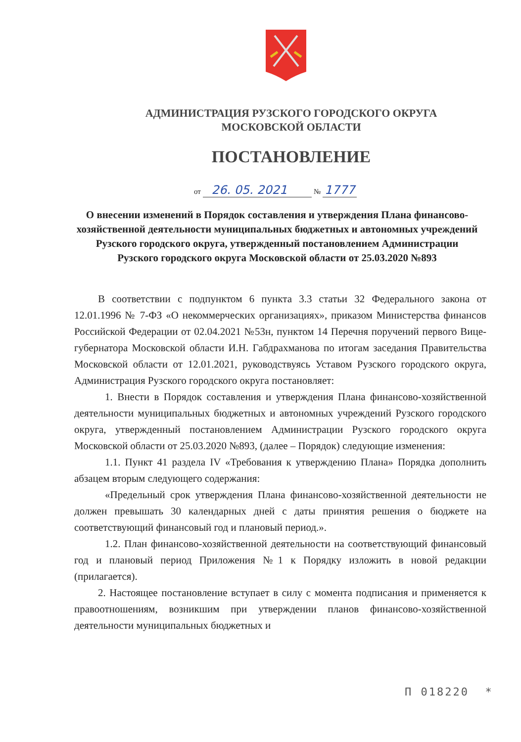АДМИНИСТРАЦИЯ РУЗСКОГО ГОРОДСКОГО ОКРУГА
МОСКОВСКОЙ ОБЛАСТИ
ПОСТАНОВЛЕНИЕ
от 26. 05. 2021 № 1777
О внесении изменений в Порядок составления и утверждения Плана финансово-хозяйственной деятельности муниципальных бюджетных и автономных учреждений Рузского городского округа, утвержденный постановлением Администрации Рузского городского округа Московской области от 25.03.2020 №893
В соответствии с подпунктом 6 пункта 3.3 статьи 32 Федерального закона от 12.01.1996 № 7-ФЗ «О некоммерческих организациях», приказом Министерства финансов Российской Федерации от 02.04.2021 №53н, пунктом 14 Перечня поручений первого Вице-губернатора Московской области И.Н. Габдрахманова по итогам заседания Правительства Московской области от 12.01.2021, руководствуясь Уставом Рузского городского округа, Администрация Рузского городского округа постановляет:
1. Внести в Порядок составления и утверждения Плана финансово-хозяйственной деятельности муниципальных бюджетных и автономных учреждений Рузского городского округа, утвержденный постановлением Администрации Рузского городского округа Московской области от 25.03.2020 №893, (далее – Порядок) следующие изменения:
1.1. Пункт 41 раздела IV «Требования к утверждению Плана» Порядка дополнить абзацем вторым следующего содержания:
«Предельный срок утверждения Плана финансово-хозяйственной деятельности не должен превышать 30 календарных дней с даты принятия решения о бюджете на соответствующий финансовый год и плановый период.».
1.2. План финансово-хозяйственной деятельности на соответствующий финансовый год и плановый период Приложения №1 к Порядку изложить в новой редакции (прилагается).
2. Настоящее постановление вступает в силу с момента подписания и применяется к правоотношениям, возникшим при утверждении планов финансово-хозяйственной деятельности муниципальных бюджетных и
П 018220 *